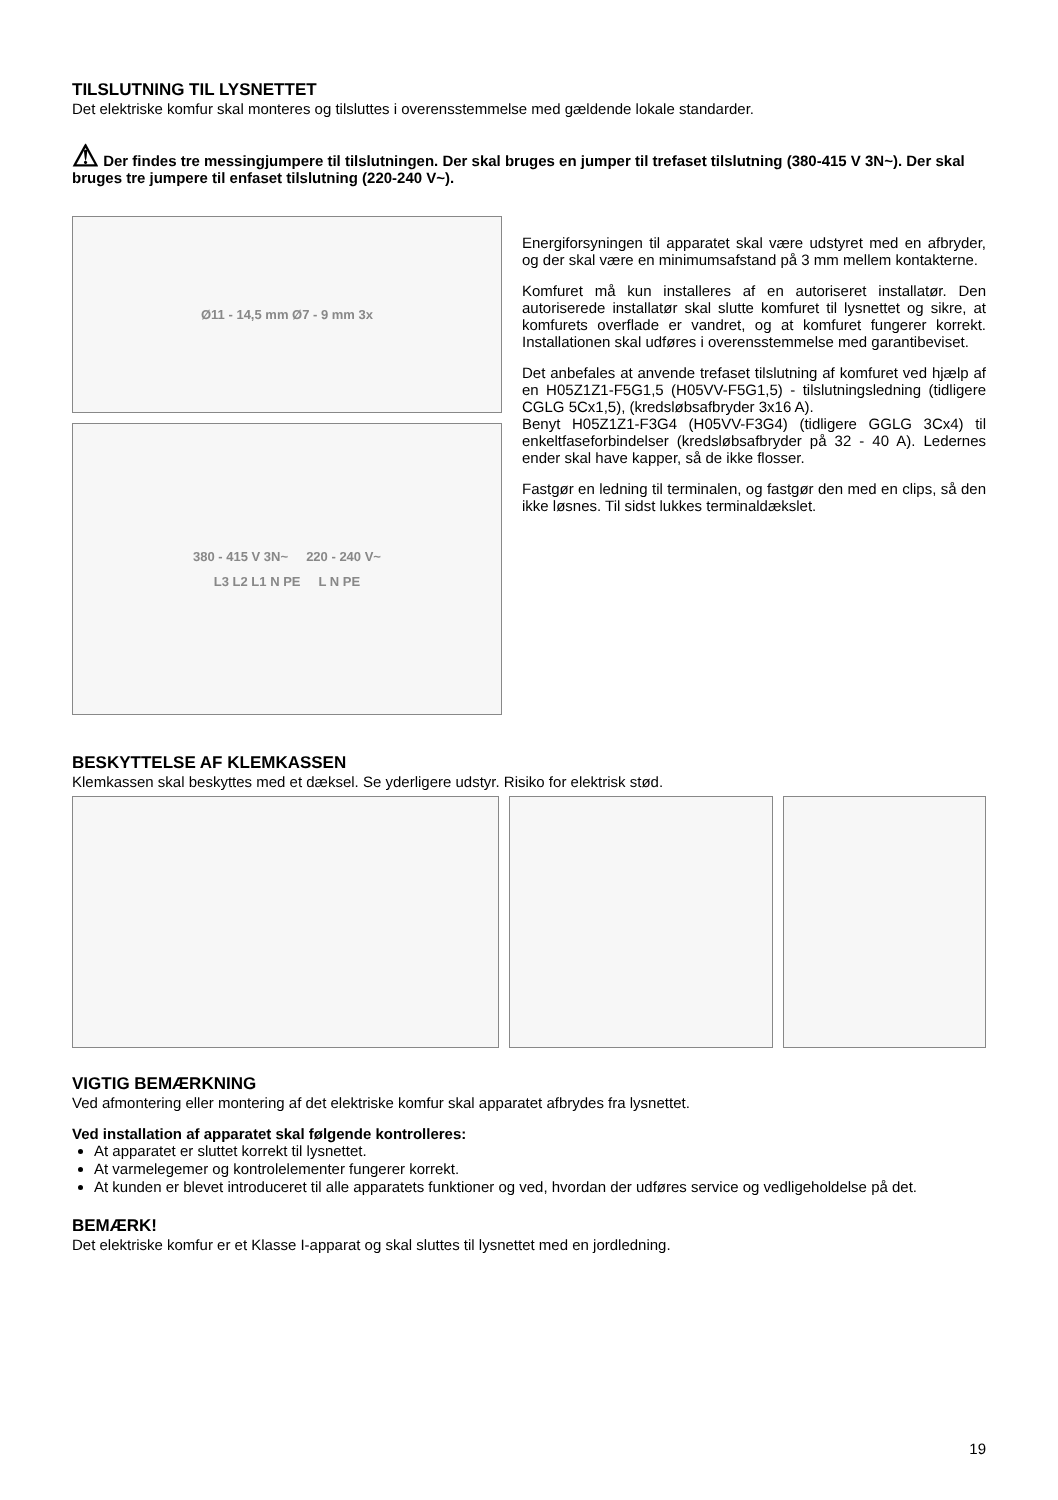TILSLUTNING TIL LYSNETTET
Det elektriske komfur skal monteres og tilsluttes i overensstemmelse med gældende lokale standarder.
⚠ Der findes tre messingjumpere til tilslutningen. Der skal bruges en jumper til trefaset tilslutning (380-415 V 3N~). Der skal bruges tre jumpere til enfaset tilslutning (220-240 V~).
Ø11 - 14,5 mm Ø7 - 9 mm 3x
380 - 415 V 3N~ 220 - 240 V~
L3 L2 L1 N PE L N PE
Energiforsyningen til apparatet skal være udstyret med en afbryder, og der skal være en minimumsafstand på 3 mm mellem kontakterne.
Komfuret må kun installeres af en autoriseret installatør. Den autoriserede installatør skal slutte komfuret til lysnettet og sikre, at komfurets overflade er vandret, og at komfuret fungerer korrekt. Installationen skal udføres i overensstemmelse med garantibeviset.
Det anbefales at anvende trefaset tilslutning af komfuret ved hjælp af en H05Z1Z1-F5G1,5 (H05VV-F5G1,5) - tilslutningsledning (tidligere CGLG 5Cx1,5), (kredsløbsafbryder 3x16 A).
Benyt H05Z1Z1-F3G4 (H05VV-F3G4) (tidligere GGLG 3Cx4) til enkeltfaseforbindelser (kredsløbsafbryder på 32 - 40 A). Ledernes ender skal have kapper, så de ikke flosser.
Fastgør en ledning til terminalen, og fastgør den med en clips, så den ikke løsnes. Til sidst lukkes terminaldækslet.
BESKYTTELSE AF KLEMKASSEN
Klemkassen skal beskyttes med et dæksel. Se yderligere udstyr. Risiko for elektrisk stød.
VIGTIG BEMÆRKNING
Ved afmontering eller montering af det elektriske komfur skal apparatet afbrydes fra lysnettet.
Ved installation af apparatet skal følgende kontrolleres:
At apparatet er sluttet korrekt til lysnettet.
At varmelegemer og kontrolelementer fungerer korrekt.
At kunden er blevet introduceret til alle apparatets funktioner og ved, hvordan der udføres service og vedligeholdelse på det.
BEMÆRK!
Det elektriske komfur er et Klasse I-apparat og skal sluttes til lysnettet med en jordledning.
19